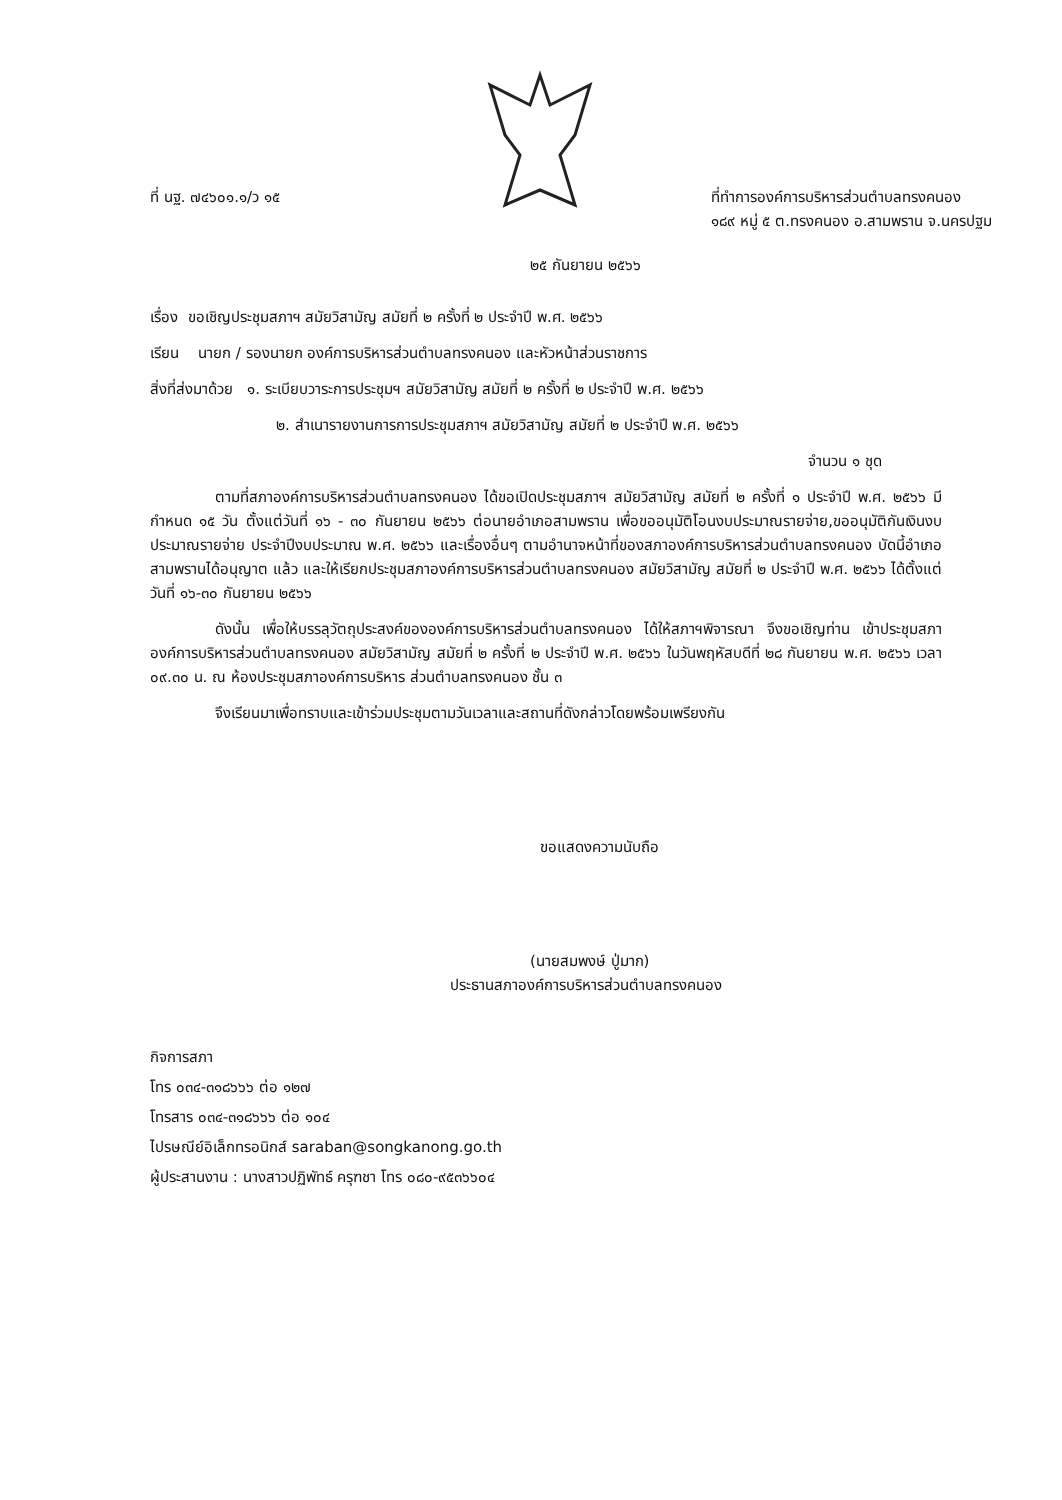ที่ นฐ. ๗๔๖๐๑.๑/ว ๑๕ ที่ทำการองค์การบริหารส่วนตำบลทรงคนอง
๑๘๙ หมู่ ๕ ต.ทรงคนอง อ.สามพราน จ.นครปฐม
๒๕ กันยายน ๒๕๖๖
เรื่อง ขอเชิญประชุมสภาฯ สมัยวิสามัญ สมัยที่ ๒ ครั้งที่ ๒ ประจำปี พ.ศ. ๒๕๖๖
เรียน นายก / รองนายก องค์การบริหารส่วนตำบลทรงคนอง และหัวหน้าส่วนราชการ
สิ่งที่ส่งมาด้วย ๑. ระเบียบวาระการประชุมฯ สมัยวิสามัญ สมัยที่ ๒ ครั้งที่ ๒ ประจำปี พ.ศ. ๒๕๖๖
๒. สำเนารายงานการการประชุมสภาฯ สมัยวิสามัญ สมัยที่ ๒ ประจำปี พ.ศ. ๒๕๖๖
จำนวน ๑ ชุด
ตามที่สภาองค์การบริหารส่วนตำบลทรงคนอง ได้ขอเปิดประชุมสภาฯ สมัยวิสามัญ สมัยที่ ๒ ครั้งที่ ๑ ประจำปี พ.ศ. ๒๕๖๖ มีกำหนด ๑๕ วัน ตั้งแต่วันที่ ๑๖ - ๓๐ กันยายน ๒๕๖๖ ต่อนายอำเภอสามพราน เพื่อขออนุมัติโอนงบประมาณรายจ่าย,ขออนุมัติกันเงินงบประมาณรายจ่าย ประจำปีงบประมาณ พ.ศ. ๒๕๖๖ และเรื่องอื่นๆ ตามอำนาจหน้าที่ของสภาองค์การบริหารส่วนตำบลทรงคนอง บัดนี้อำเภอสามพรานได้อนุญาต แล้ว และให้เรียกประชุมสภาองค์การบริหารส่วนตำบลทรงคนอง สมัยวิสามัญ สมัยที่ ๒ ประจำปี พ.ศ. ๒๕๖๖ ได้ตั้งแต่ วันที่ ๑๖-๓๐ กันยายน ๒๕๖๖
ดังนั้น เพื่อให้บรรลุวัตถุประสงค์ขององค์การบริหารส่วนตำบลทรงคนอง ได้ให้สภาฯพิจารณา จึงขอเชิญท่าน เข้าประชุมสภาองค์การบริหารส่วนตำบลทรงคนอง สมัยวิสามัญ สมัยที่ ๒ ครั้งที่ ๒ ประจำปี พ.ศ. ๒๕๖๖ ในวันพฤหัสบดีที่ ๒๘ กันยายน พ.ศ. ๒๕๖๖ เวลา ๐๙.๓๐ น. ณ ห้องประชุมสภาองค์การบริหาร ส่วนตำบลทรงคนอง ชั้น ๓
จึงเรียนมาเพื่อทราบและเข้าร่วมประชุมตามวันเวลาและสถานที่ดังกล่าวโดยพร้อมเพรียงกัน
ขอแสดงความนับถือ
(นายสมพงษ์ ปู่มาก)
ประธานสภาองค์การบริหารส่วนตำบลทรงคนอง
กิจการสภา
โทร ๐๓๔-๓๑๘๖๖๖ ต่อ ๑๒๗
โทรสาร ๐๓๔-๓๑๘๖๖๖ ต่อ ๑๐๔
ไปรษณีย์อิเล็กทรอนิกส์ saraban@songkanong.go.th
ผู้ประสานงาน : นางสาวปฏิพัทธ์ ครุฑชา โทร ๐๘๐-๙๕๓๖๖๐๔